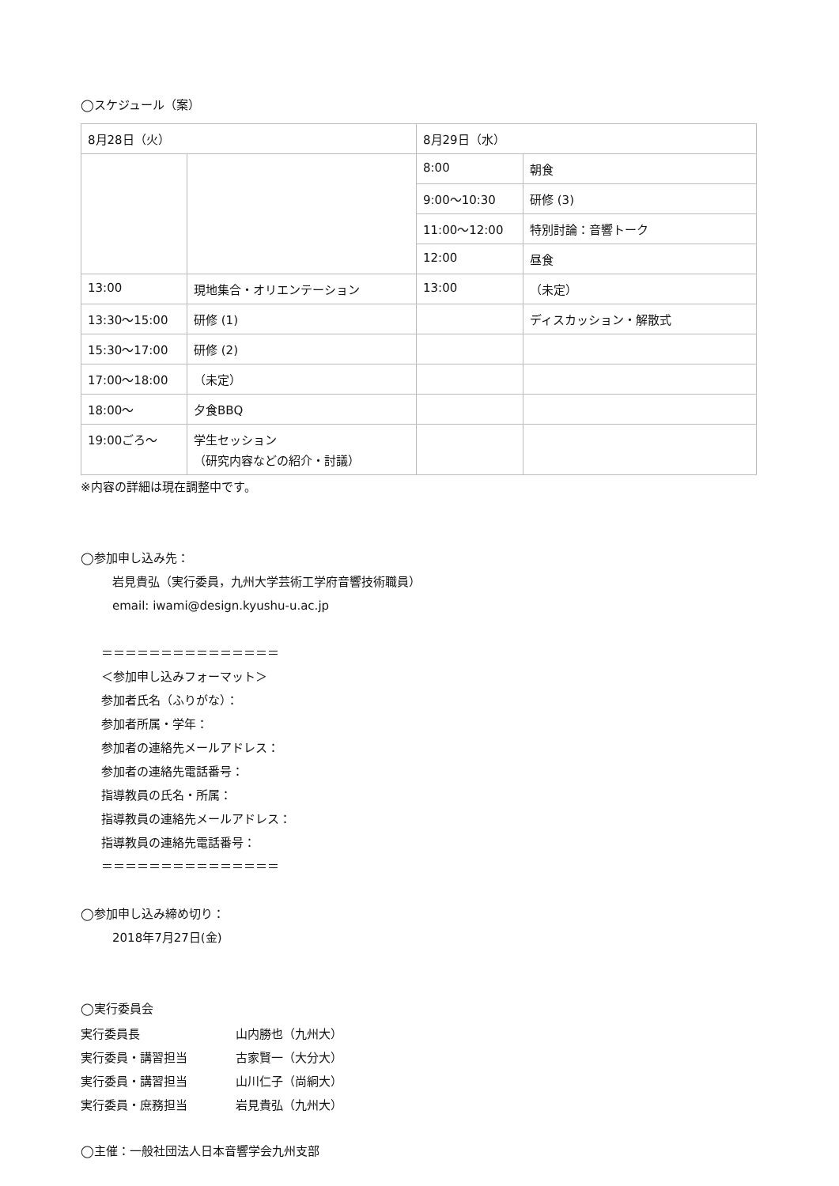◯スケジュール（案）
| 8月28日（火） | | 8月29日（水） | |
| | | 8:00 | 朝食 |
| | | 9:00〜10:30 | 研修 (3) |
| | | 11:00〜12:00 | 特別討論：音響トーク |
| | | 12:00 | 昼食 |
| 13:00 | 現地集合・オリエンテーション | 13:00 | （未定） |
| 13:30〜15:00 | 研修 (1) | | ディスカッション・解散式 |
| 15:30〜17:00 | 研修 (2) | | |
| 17:00〜18:00 | （未定） | | |
| 18:00〜 | 夕食BBQ | | |
| 19:00ごろ〜 | 学生セッション （研究内容などの紹介・討議） | | |
※内容の詳細は現在調整中です。
◯参加申し込み先：
岩見貴弘（実行委員，九州大学芸術工学府音響技術職員）
email: iwami@design.kyushu-u.ac.jp
＝＝＝＝＝＝＝＝＝＝＝＝＝＝＝
＜参加申し込みフォーマット＞
参加者氏名（ふりがな）：
参加者所属・学年：
参加者の連絡先メールアドレス：
参加者の連絡先電話番号：
指導教員の氏名・所属：
指導教員の連絡先メールアドレス：
指導教員の連絡先電話番号：
＝＝＝＝＝＝＝＝＝＝＝＝＝＝＝
◯参加申し込み締め切り：
2018年7月27日(金)
◯実行委員会
| 実行委員長 | 山内勝也（九州大） |
| 実行委員・講習担当 | 古家賢一（大分大） |
| 実行委員・講習担当 | 山川仁子（尚絅大） |
| 実行委員・庶務担当 | 岩見貴弘（九州大） |
◯主催：一般社団法人日本音響学会九州支部